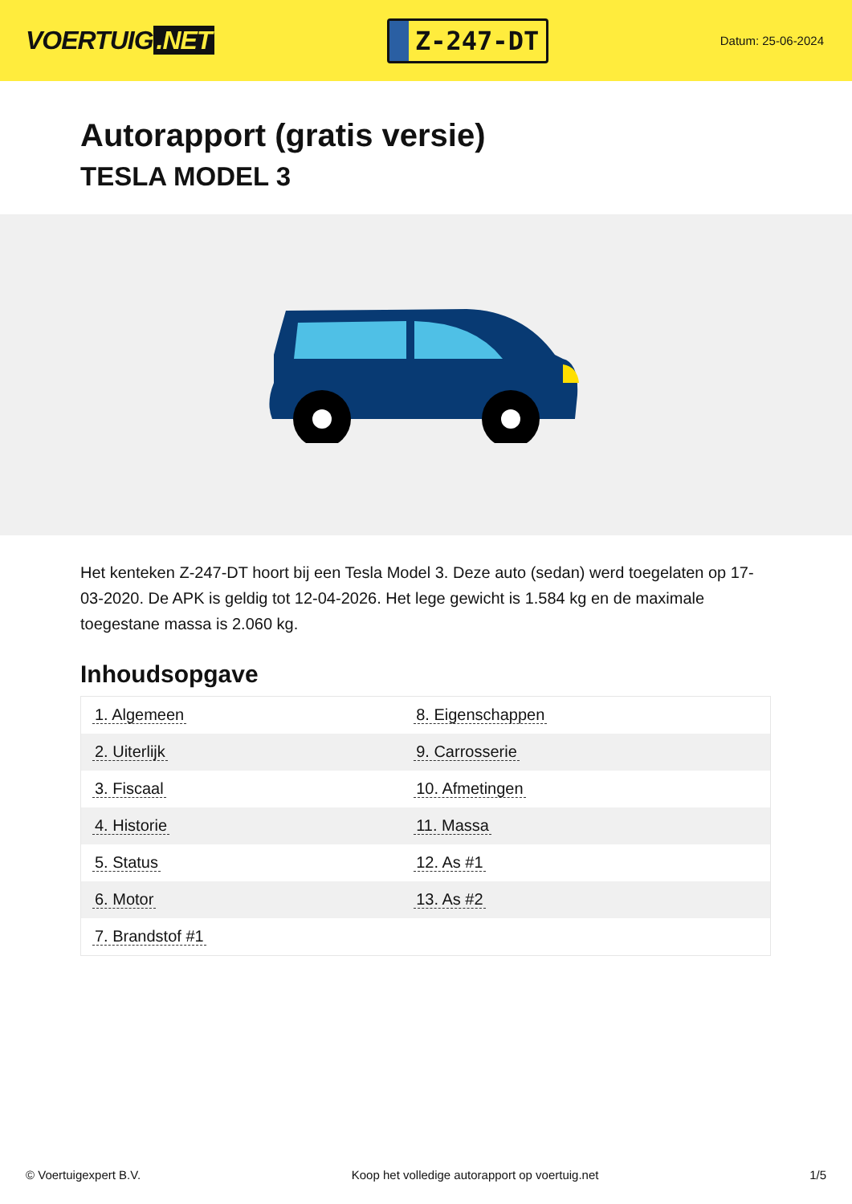VOERTUIG.NET
Z-247-DT
Datum: 25-06-2024
Autorapport (gratis versie)
TESLA MODEL 3
Het kenteken Z-247-DT hoort bij een Tesla Model 3. Deze auto (sedan) werd toegelaten op 17-03-2020. De APK is geldig tot 12-04-2026. Het lege gewicht is 1.584 kg en de maximale toegestane massa is 2.060 kg.
Inhoudsopgave
| 1. Algemeen | 8. Eigenschappen |
| 2. Uiterlijk | 9. Carrosserie |
| 3. Fiscaal | 10. Afmetingen |
| 4. Historie | 11. Massa |
| 5. Status | 12. As #1 |
| 6. Motor | 13. As #2 |
| 7. Brandstof #1 | |
© Voertuigexpert B.V. Koop het volledige autorapport op voertuig.net
1/5